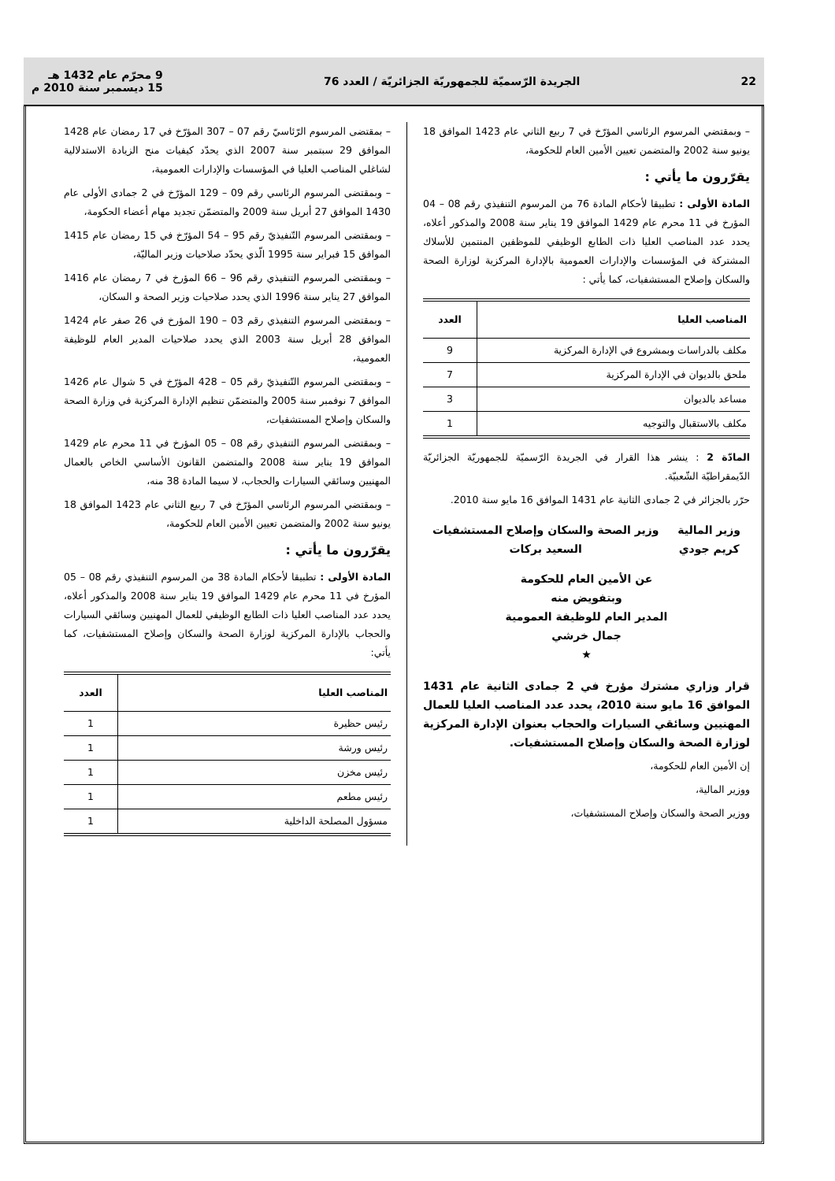22 الجريدة الرّسميّة للجمهوريّة الجزائريّة / العدد 76 9 محرّم عام 1432 هـ
15 ديسمبر سنة 2010 م
– وبمقتضي المرسوم الرئاسي المؤرّخ في 7 ربيع الثاني عام 1423 الموافق 18 يونيو سنة 2002 والمتضمن تعيين الأمين العام للحكومة،
يقرّرون ما يأتي :
المادة الأولى : تطبيقا لأحكام المادة 76 من المرسوم التنفيذي رقم 08 – 04 المؤرخ في 11 محرم عام 1429 الموافق 19 يناير سنة 2008 والمذكور أعلاه، يحدد عدد المناصب العليا ذات الطابع الوظيفي للموظفين المنتمين للأسلاك المشتركة في المؤسسات والإدارات العمومية بالإدارة المركزية لوزارة الصحة والسكان وإصلاح المستشفيات، كما يأتي :
| المناصب العليا | العدد |
| --- | --- |
| مكلف بالدراسات وبمشروع في الإدارة المركزية | 9 |
| ملحق بالديوان في الإدارة المركزية | 7 |
| مساعد بالديوان | 3 |
| مكلف بالاستقبال والتوجيه | 1 |
المادّة 2 : ينشر هذا القرار في الجريدة الرّسميّة للجمهوريّة الجزائريّة الدّيمقراطيّة الشّعبيّة.
حرّر بالجزائر في 2 جمادى الثانية عام 1431 الموافق 16 مايو سنة 2010.
وزير المالية
كريم جودي
وزير الصحة والسكان وإصلاح المستشفيات
السعيد بركات
عن الأمين العام للحكومة
وبتفويض منه
المدير العام للوظيفة العمومية
جمال خرشي
★
قرار وزاري مشترك مؤرخ في 2 جمادى الثانية عام 1431 الموافق 16 مايو سنة 2010، يحدد عدد المناصب العليا للعمال المهنيين وسائقي السيارات والحجاب بعنوان الإدارة المركزية لوزارة الصحة والسكان وإصلاح المستشفيات.
إن الأمين العام للحكومة،
ووزير المالية،
ووزير الصحة والسكان وإصلاح المستشفيات،
– بمقتضى المرسوم الرّئاسيّ رقم 07 – 307 المؤرّخ في 17 رمضان عام 1428 الموافق 29 سبتمبر سنة 2007 الذي يحدّد كيفيات منح الزيادة الاستدلالية لشاغلي المناصب العليا في المؤسسات والإدارات العمومية،
– وبمقتضى المرسوم الرئاسي رقم 09 – 129 المؤرّخ في 2 جمادى الأولى عام 1430 الموافق 27 أبريل سنة 2009 والمتضمّن تجديد مهام أعضاء الحكومة،
– وبمقتضى المرسوم التّنفيذيّ رقم 95 – 54 المؤرّخ في 15 رمضان عام 1415 الموافق 15 فبراير سنة 1995 الّذي يحدّد صلاحيات وزير الماليّة،
– وبمقتضى المرسوم التنفيذي رقم 96 – 66 المؤرخ في 7 رمضان عام 1416 الموافق 27 يناير سنة 1996 الذي يحدد صلاحيات وزير الصحة و السكان،
– وبمقتضى المرسوم التنفيذي رقم 03 – 190 المؤرخ في 26 صفر عام 1424 الموافق 28 أبريل سنة 2003 الذي يحدد صلاحيات المدير العام للوظيفة العمومية،
– وبمقتضى المرسوم التّنفيذيّ رقم 05 – 428 المؤرّخ في 5 شوال عام 1426 الموافق 7 نوفمبر سنة 2005 والمتضمّن تنظيم الإدارة المركزية في وزارة الصحة والسكان وإصلاح المستشفيات،
– وبمقتضى المرسوم التنفيذي رقم 08 – 05 المؤرخ في 11 محرم عام 1429 الموافق 19 يناير سنة 2008 والمتضمن القانون الأساسي الخاص بالعمال المهنيين وسائقي السيارات والحجاب، لا سيما المادة 38 منه،
– وبمقتضي المرسوم الرئاسي المؤرّخ في 7 ربيع الثاني عام 1423 الموافق 18 يونيو سنة 2002 والمتضمن تعيين الأمين العام للحكومة،
يقرّرون ما يأتي :
المادة الأولى : تطبيقا لأحكام المادة 38 من المرسوم التنفيذي رقم 08 – 05 المؤرخ في 11 محرم عام 1429 الموافق 19 يناير سنة 2008 والمذكور أعلاه، يحدد عدد المناصب العليا ذات الطابع الوظيفي للعمال المهنيين وسائقي السيارات والحجاب بالإدارة المركزية لوزارة الصحة والسكان وإصلاح المستشفيات، كما يأتي:
| المناصب العليا | العدد |
| --- | --- |
| رئيس حظيرة | 1 |
| رئيس ورشة | 1 |
| رئيس مخزن | 1 |
| رئيس مطعم | 1 |
| مسؤول المصلحة الداخلية | 1 |